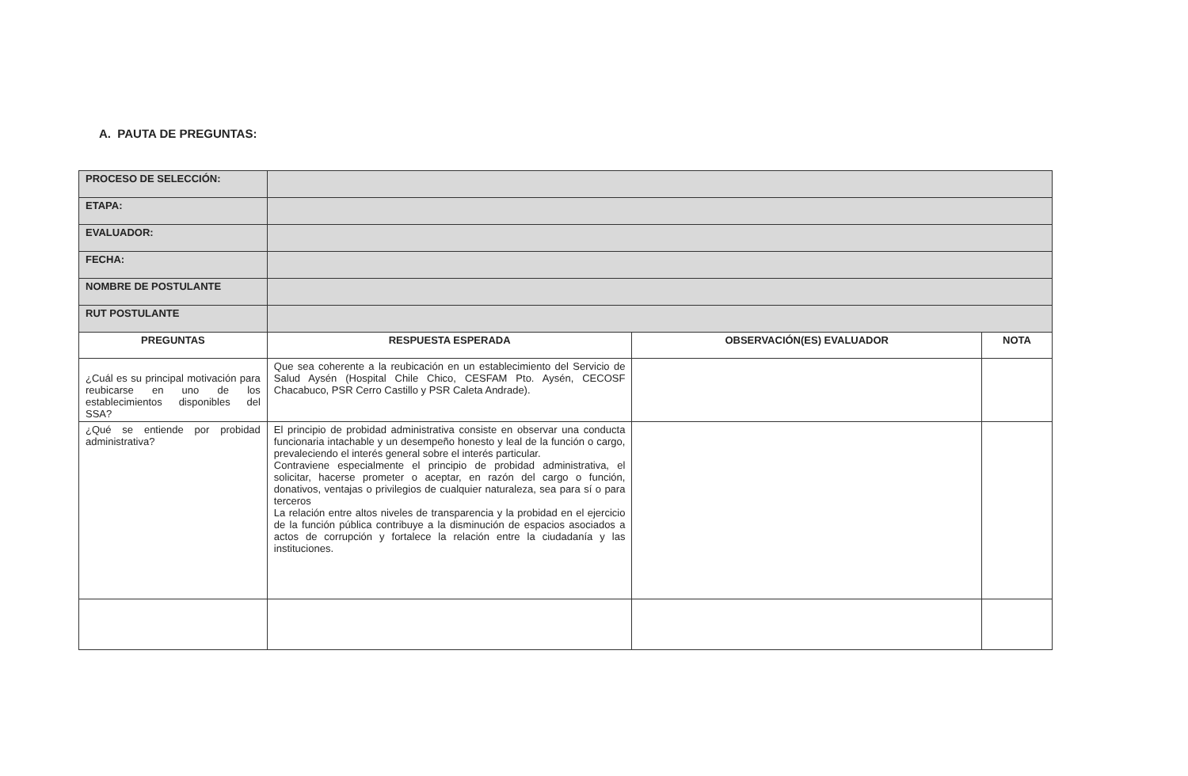A. PAUTA DE PREGUNTAS:
| PROCESO DE SELECCIÓN: | | | |
| ETAPA: | | | |
| EVALUADOR: | | | |
| FECHA: | | | |
| NOMBRE DE POSTULANTE | | | |
| RUT POSTULANTE | | | |
| PREGUNTAS | RESPUESTA ESPERADA | OBSERVACIÓN(ES) EVALUADOR | NOTA |
| ¿Cuál es su principal motivación para reubicarse en uno de los establecimientos disponibles del SSA? | Que sea coherente a la reubicación en un establecimiento del Servicio de Salud Aysén (Hospital Chile Chico, CESFAM Pto. Aysén, CECOSF Chacabuco, PSR Cerro Castillo y PSR Caleta Andrade). | | |
| ¿Qué se entiende por probidad administrativa? | El principio de probidad administrativa consiste en observar una conducta funcionaria intachable y un desempeño honesto y leal de la función o cargo, prevaleciendo el interés general sobre el interés particular. Contraviene especialmente el principio de probidad administrativa, el solicitar, hacerse prometer o aceptar, en razón del cargo o función, donativos, ventajas o privilegios de cualquier naturaleza, sea para sí o para terceros La relación entre altos niveles de transparencia y la probidad en el ejercicio de la función pública contribuye a la disminución de espacios asociados a actos de corrupción y fortalece la relación entre la ciudadanía y las instituciones. | | |